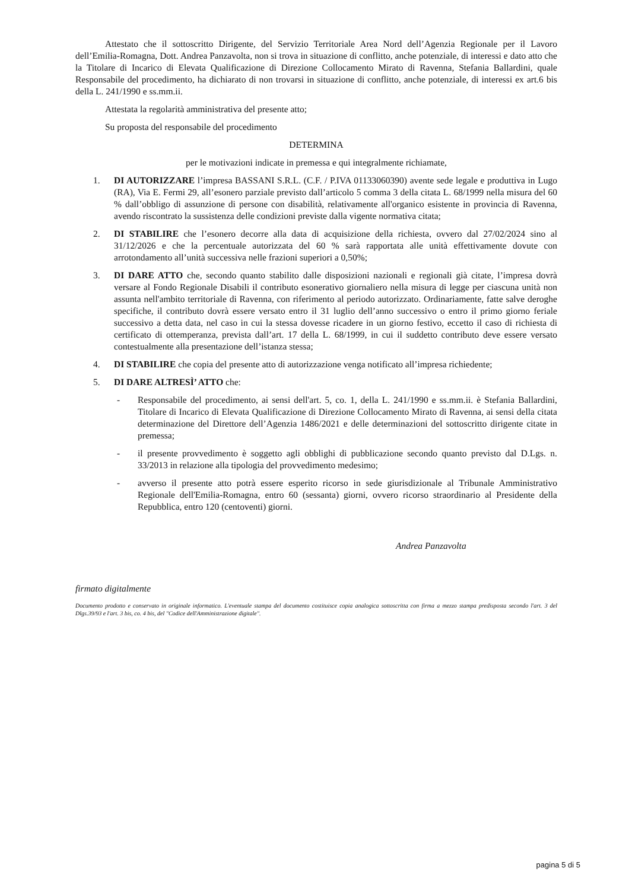Attestato che il sottoscritto Dirigente, del Servizio Territoriale Area Nord dell’Agenzia Regionale per il Lavoro dell’Emilia-Romagna, Dott. Andrea Panzavolta, non si trova in situazione di conflitto, anche potenziale, di interessi e dato atto che la Titolare di Incarico di Elevata Qualificazione di Direzione Collocamento Mirato di Ravenna, Stefania Ballardini, quale Responsabile del procedimento, ha dichiarato di non trovarsi in situazione di conflitto, anche potenziale, di interessi ex art.6 bis della L. 241/1990 e ss.mm.ii.
Attestata la regolarità amministrativa del presente atto;
Su proposta del responsabile del procedimento
DETERMINA
per le motivazioni indicate in premessa e qui integralmente richiamate,
1. DI AUTORIZZARE l’impresa BASSANI S.R.L. (C.F. / P.IVA 01133060390) avente sede legale e produttiva in Lugo (RA), Via E. Fermi 29, all’esonero parziale previsto dall’articolo 5 comma 3 della citata L. 68/1999 nella misura del 60 % dall’obbligo di assunzione di persone con disabilità, relativamente all'organico esistente in provincia di Ravenna, avendo riscontrato la sussistenza delle condizioni previste dalla vigente normativa citata;
2. DI STABILIRE che l’esonero decorre alla data di acquisizione della richiesta, ovvero dal 27/02/2024 sino al 31/12/2026 e che la percentuale autorizzata del 60 % sarà rapportata alle unità effettivamente dovute con arrotondamento all’unità successiva nelle frazioni superiori a 0,50%;
3. DI DARE ATTO che, secondo quanto stabilito dalle disposizioni nazionali e regionali già citate, l’impresa dovrà versare al Fondo Regionale Disabili il contributo esonerativo giornaliero nella misura di legge per ciascuna unità non assunta nell'ambito territoriale di Ravenna, con riferimento al periodo autorizzato. Ordinariamente, fatte salve deroghe specifiche, il contributo dovrà essere versato entro il 31 luglio dell’anno successivo o entro il primo giorno feriale successivo a detta data, nel caso in cui la stessa dovesse ricadere in un giorno festivo, eccetto il caso di richiesta di certificato di ottemperanza, prevista dall’art. 17 della L. 68/1999, in cui il suddetto contributo deve essere versato contestualmente alla presentazione dell’istanza stessa;
4. DI STABILIRE che copia del presente atto di autorizzazione venga notificato all’impresa richiedente;
5. DI DARE ALTRESÌ’ ATTO che:
- Responsabile del procedimento, ai sensi dell'art. 5, co. 1, della L. 241/1990 e ss.mm.ii. è Stefania Ballardini, Titolare di Incarico di Elevata Qualificazione di Direzione Collocamento Mirato di Ravenna, ai sensi della citata determinazione del Direttore dell’Agenzia 1486/2021 e delle determinazioni del sottoscritto dirigente citate in premessa;
- il presente provvedimento è soggetto agli obblighi di pubblicazione secondo quanto previsto dal D.Lgs. n. 33/2013 in relazione alla tipologia del provvedimento medesimo;
- avverso il presente atto potrà essere esperito ricorso in sede giurisdizionale al Tribunale Amministrativo Regionale dell'Emilia-Romagna, entro 60 (sessanta) giorni, ovvero ricorso straordinario al Presidente della Repubblica, entro 120 (centoventi) giorni.
Andrea Panzavolta
firmato digitalmente
Documento prodotto e conservato in originale informatico. L'eventuale stampa del documento costituisce copia analogica sottoscritta con firma a mezzo stampa predisposta secondo l'art. 3 del Dlgs.39/93 e l'art. 3 bis, co. 4 bis, del "Codice dell'Amministrazione digitale".
pagina 5 di 5